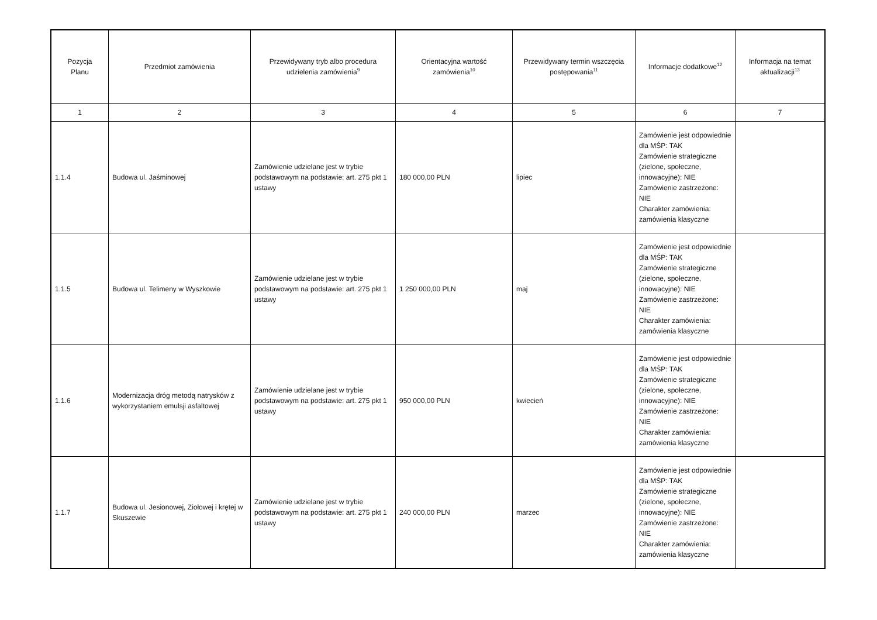| Pozycja Planu | Przedmiot zamówienia | Przewidywany tryb albo procedura udzielenia zamówienia<sup>9</sup> | Orientacyjna wartość zamówienia<sup>10</sup> | Przewidywany termin wszczęcia postępowania<sup>11</sup> | Informacje dodatkowe<sup>12</sup> | Informacja na temat aktualizacji<sup>13</sup> |
| --- | --- | --- | --- | --- | --- | --- |
| 1 | 2 | 3 | 4 | 5 | 6 | 7 |
| 1.1.4 | Budowa ul. Jaśminowej | Zamówienie udzielane jest w trybie podstawowym na podstawie: art. 275 pkt 1 ustawy | 180 000,00 PLN | lipiec | Zamówienie jest odpowiednie dla MŚP: TAK Zamówienie strategiczne (zielone, społeczne, innowacyjne): NIE Zamówienie zastrzeżone: NIE Charakter zamówienia: zamówienia klasyczne | |
| 1.1.5 | Budowa ul. Telimeny w Wyszkowie | Zamówienie udzielane jest w trybie podstawowym na podstawie: art. 275 pkt 1 ustawy | 1 250 000,00 PLN | maj | Zamówienie jest odpowiednie dla MŚP: TAK Zamówienie strategiczne (zielone, społeczne, innowacyjne): NIE Zamówienie zastrzeżone: NIE Charakter zamówienia: zamówienia klasyczne | |
| 1.1.6 | Modernizacja dróg metodą natrysków z wykorzystaniem emulsji asfaltowej | Zamówienie udzielane jest w trybie podstawowym na podstawie: art. 275 pkt 1 ustawy | 950 000,00 PLN | kwiecień | Zamówienie jest odpowiednie dla MŚP: TAK Zamówienie strategiczne (zielone, społeczne, innowacyjne): NIE Zamówienie zastrzeżone: NIE Charakter zamówienia: zamówienia klasyczne | |
| 1.1.7 | Budowa ul. Jesionowej, Ziołowej i krętej w Skuszewie | Zamówienie udzielane jest w trybie podstawowym na podstawie: art. 275 pkt 1 ustawy | 240 000,00 PLN | marzec | Zamówienie jest odpowiednie dla MŚP: TAK Zamówienie strategiczne (zielone, społeczne, innowacyjne): NIE Zamówienie zastrzeżone: NIE Charakter zamówienia: zamówienia klasyczne | |